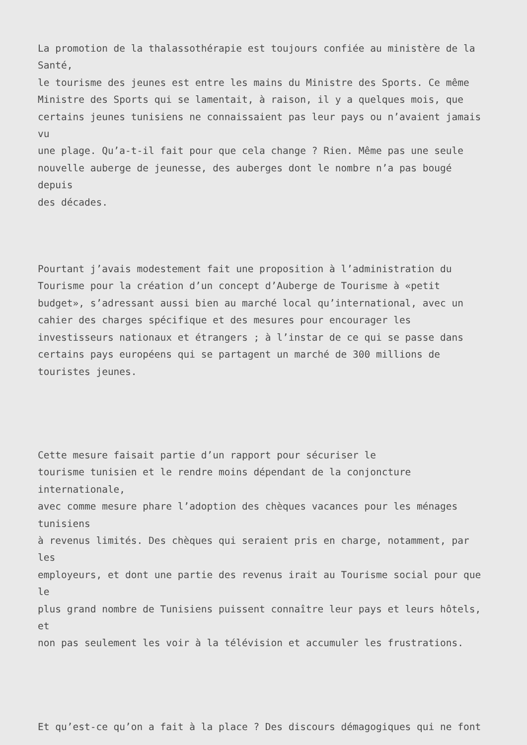La promotion de la thalassothérapie est toujours confiée au ministère de la
Santé,
le tourisme des jeunes est entre les mains du Ministre des Sports. Ce même
Ministre des Sports qui se lamentait, à raison, il y a quelques mois, que
certains jeunes tunisiens ne connaissaient pas leur pays ou n’avaient jamais
vu
une plage. Qu’a-t-il fait pour que cela change ? Rien. Même pas une seule
nouvelle auberge de jeunesse, des auberges dont le nombre n’a pas bougé
depuis
des décades.
Pourtant j’avais modestement fait une proposition à l’administration du
Tourisme pour la création d’un concept d’Auberge de Tourisme à «petit
budget», s’adressant aussi bien au marché local qu’international, avec un
cahier des charges spécifique et des mesures pour encourager les
investisseurs nationaux et étrangers ; à l’instar de ce qui se passe dans
certains pays européens qui se partagent un marché de 300 millions de
touristes jeunes.
Cette mesure faisait partie d’un rapport pour sécuriser le
tourisme tunisien et le rendre moins dépendant de la conjoncture
internationale,
avec comme mesure phare l’adoption des chèques vacances pour les ménages
tunisiens
à revenus limités. Des chèques qui seraient pris en charge, notamment, par
les
employeurs, et dont une partie des revenus irait au Tourisme social pour que
le
plus grand nombre de Tunisiens puissent connaître leur pays et leurs hôtels,
et
non pas seulement les voir à la télévision et accumuler les frustrations.
Et qu’est-ce qu’on a fait à la place ? Des discours démagogiques qui ne font